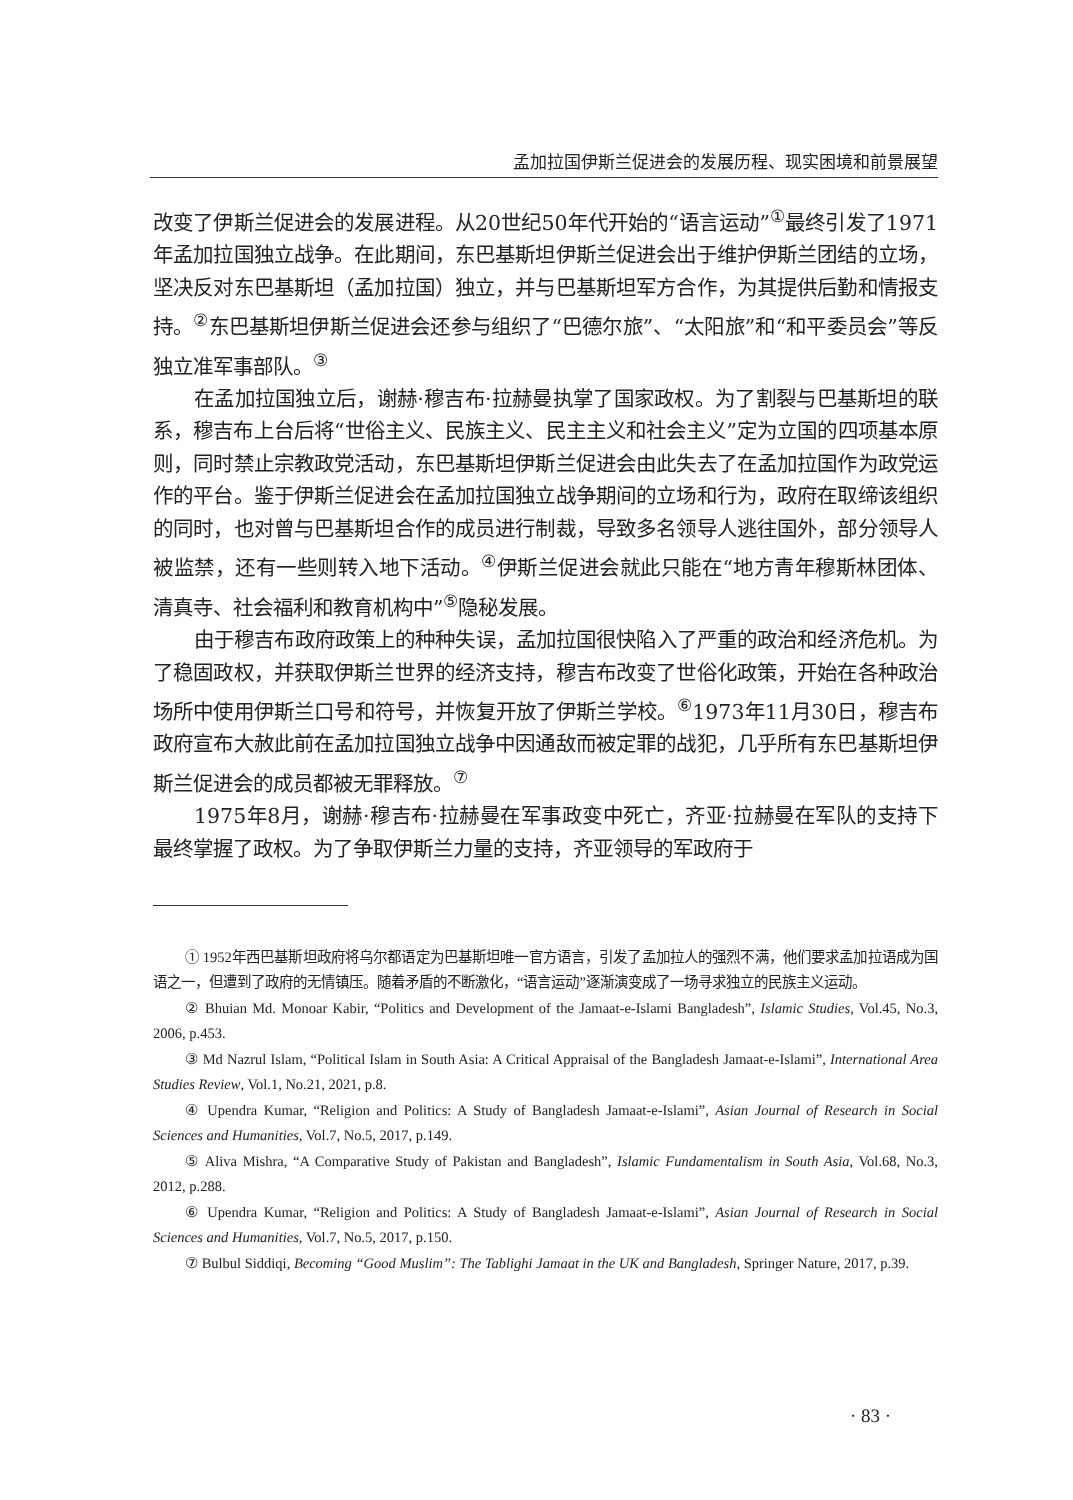孟加拉国伊斯兰促进会的发展历程、现实困境和前景展望
改变了伊斯兰促进会的发展进程。从20世纪50年代开始的“语言运动”<sup>①</sup>最终引发了1971年孟加拉国独立战争。在此期间，东巴基斯坦伊斯兰促进会出于维护伊斯兰团结的立场，坚决反对东巴基斯坦（孟加拉国）独立，并与巴基斯坦军方合作，为其提供后勤和情报支持。<sup>②</sup>东巴基斯坦伊斯兰促进会还参与组织了“巴德尔旅”、“太阳旅”和“和平委员会”等反独立准军事部队。<sup>③</sup>
在孟加拉国独立后，谢赫·穆吉布·拉赫曼执掌了国家政权。为了割裂与巴基斯坦的联系，穆吉布上台后将“世俗主义、民族主义、民主主义和社会主义”定为立国的四项基本原则，同时禁止宗教政党活动，东巴基斯坦伊斯兰促进会由此失去了在孟加拉国作为政党运作的平台。鉴于伊斯兰促进会在孟加拉国独立战争期间的立场和行为，政府在取缔该组织的同时，也对曾与巴基斯坦合作的成员进行制裁，导致多名领导人逃往国外，部分领导人被监禁，还有一些则转入地下活动。<sup>④</sup>伊斯兰促进会就此只能在“地方青年穆斯林团体、清真寺、社会福利和教育机构中”<sup>⑤</sup>隐秘发展。
由于穆吉布政府政策上的种种失误，孟加拉国很快陷入了严重的政治和经济危机。为了稳固政权，并获取伊斯兰世界的经济支持，穆吉布改变了世俗化政策，开始在各种政治场所中使用伊斯兰口号和符号，并恢复开放了伊斯兰学校。<sup>⑥</sup>1973年11月30日，穆吉布政府宣布大赦此前在孟加拉国独立战争中因通敌而被定罪的战犯，几乎所有东巴基斯坦伊斯兰促进会的成员都被无罪释放。<sup>⑦</sup>
1975年8月，谢赫·穆吉布·拉赫曼在军事政变中死亡，齐亚·拉赫曼在军队的支持下最终掌握了政权。为了争取伊斯兰力量的支持，齐亚领导的军政府于
① 1952年西巴基斯坦政府将乌尔都语定为巴基斯坦唯一官方语言，引发了孟加拉人的强烈不满，他们要求孟加拉语成为国语之一，但遭到了政府的无情镇压。随着矛盾的不断激化，“语言运动”逐渐演变成了一场寻求独立的民族主义运动。
② Bhuian Md. Monoar Kabir, “Politics and Development of the Jamaat-e-Islami Bangladesh”, Islamic Studies, Vol.45, No.3, 2006, p.453.
③ Md Nazrul Islam, “Political Islam in South Asia: A Critical Appraisal of the Bangladesh Jamaat-e-Islami”, International Area Studies Review, Vol.1, No.21, 2021, p.8.
④ Upendra Kumar, “Religion and Politics: A Study of Bangladesh Jamaat-e-Islami”, Asian Journal of Research in Social Sciences and Humanities, Vol.7, No.5, 2017, p.149.
⑤ Aliva Mishra, “A Comparative Study of Pakistan and Bangladesh”, Islamic Fundamentalism in South Asia, Vol.68, No.3, 2012, p.288.
⑥ Upendra Kumar, “Religion and Politics: A Study of Bangladesh Jamaat-e-Islami”, Asian Journal of Research in Social Sciences and Humanities, Vol.7, No.5, 2017, p.150.
⑦ Bulbul Siddiqi, Becoming “Good Muslim”: The Tablighi Jamaat in the UK and Bangladesh, Springer Nature, 2017, p.39.
· 83 ·